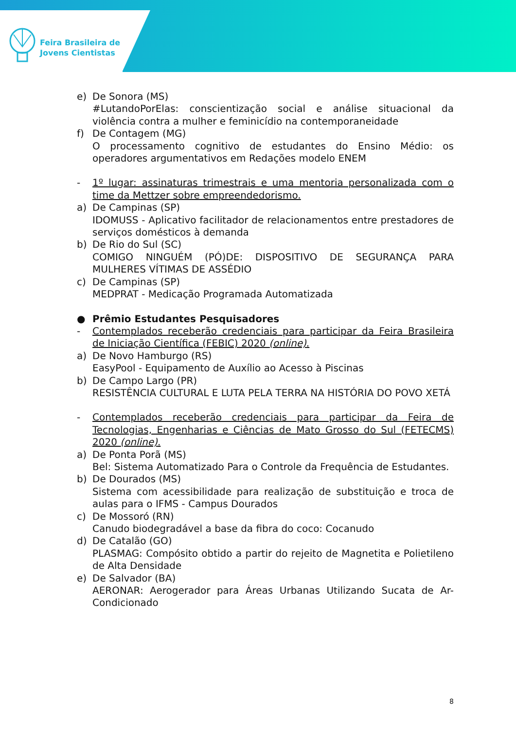Feira Brasileira de
Jovens Cientistas
e) De Sonora (MS)
#LutandoPorElas: conscientização social e análise situacional da violência contra a mulher e feminicídio na contemporaneidade
f) De Contagem (MG)
O processamento cognitivo de estudantes do Ensino Médio: os operadores argumentativos em Redações modelo ENEM
- 1º lugar: assinaturas trimestrais e uma mentoria personalizada com o time da Mettzer sobre empreendedorismo.
a) De Campinas (SP)
IDOMUSS - Aplicativo facilitador de relacionamentos entre prestadores de serviços domésticos à demanda
b) De Rio do Sul (SC)
COMIGO NINGUÉM (PÓ)DE: DISPOSITIVO DE SEGURANÇA PARA MULHERES VÍTIMAS DE ASSÉDIO
c) De Campinas (SP)
MEDPRAT - Medicação Programada Automatizada
● Prêmio Estudantes Pesquisadores
- Contemplados receberão credenciais para participar da Feira Brasileira de Iniciação Científica (FEBIC) 2020 (online).
a) De Novo Hamburgo (RS)
EasyPool - Equipamento de Auxílio ao Acesso à Piscinas
b) De Campo Largo (PR)
RESISTÊNCIA CULTURAL E LUTA PELA TERRA NA HISTÓRIA DO POVO XETÁ
- Contemplados receberão credenciais para participar da Feira de Tecnologias, Engenharias e Ciências de Mato Grosso do Sul (FETECMS) 2020 (online).
a) De Ponta Porã (MS)
Bel: Sistema Automatizado Para o Controle da Frequência de Estudantes.
b) De Dourados (MS)
Sistema com acessibilidade para realização de substituição e troca de aulas para o IFMS - Campus Dourados
c) De Mossoró (RN)
Canudo biodegradável a base da fibra do coco: Cocanudo
d) De Catalão (GO)
PLASMAG: Compósito obtido a partir do rejeito de Magnetita e Polietileno de Alta Densidade
e) De Salvador (BA)
AERONAR: Aerogerador para Áreas Urbanas Utilizando Sucata de Ar-Condicionado
8